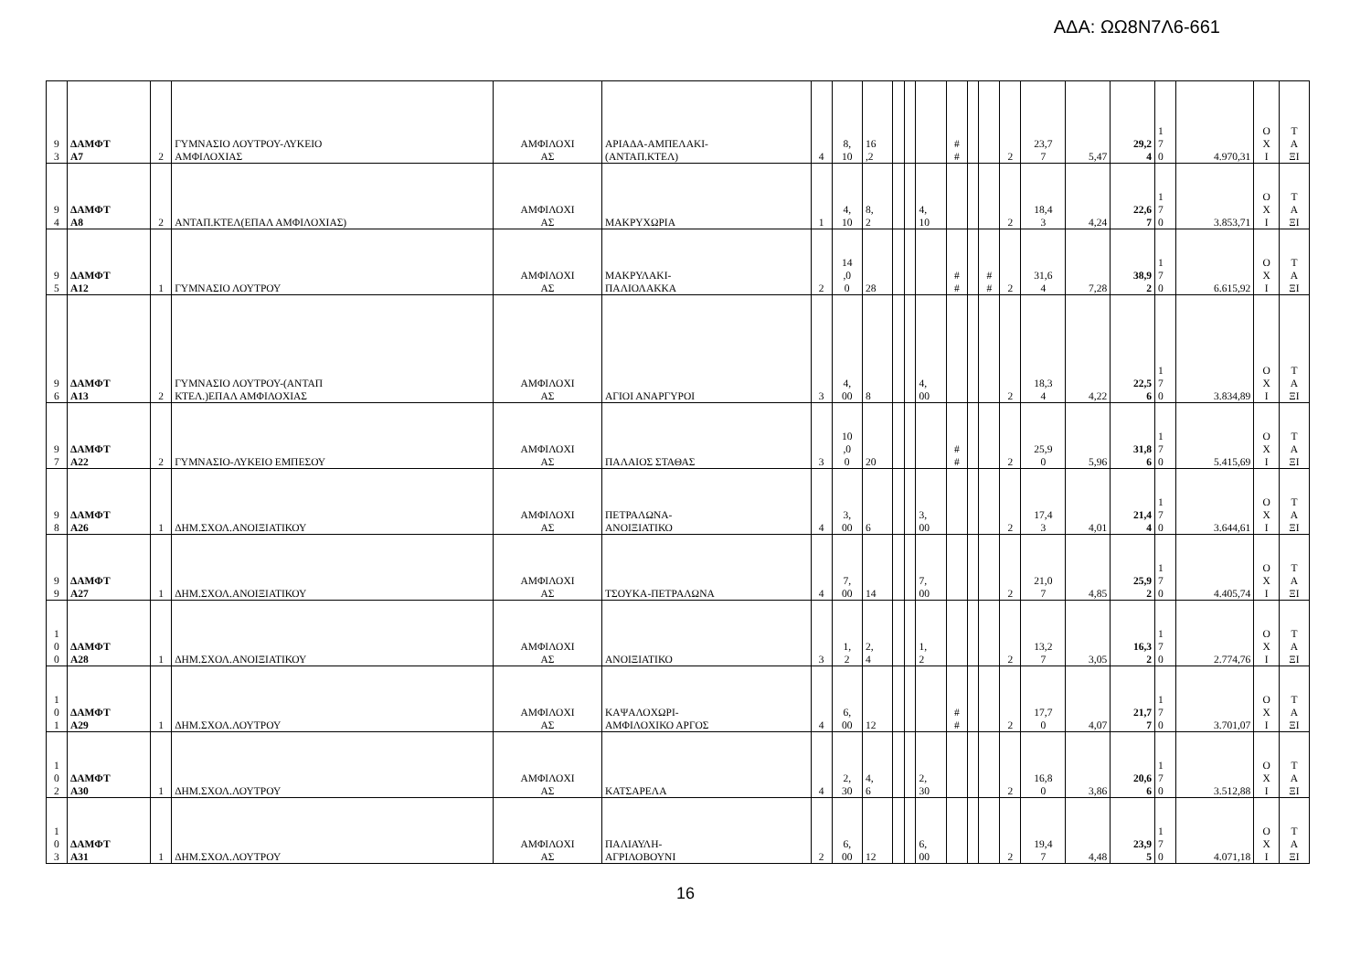ΑΔΑ: ΩΩ8Ν7Λ6-661
| 9 3 | ΔΑΜΦΤ Α7 | 2 | ΓΥΜΝΑΣΙΟ ΛΟΥΤΡΟΥ-ΛΥΚΕΙΟ ΑΜΦΙΛΟΧΙΑΣ | ΑΜΦΙΛΟΧΙ ΑΣ | ΑΡΙΑΔΑ-ΑΜΠΕΛΑΚΙ- (ΑΝΤΑΠ.ΚΤΕΛ) | 4 | 8, 10 | 16 ,2 | | | | # # | | | 2 | 23,7 7 | 5,47 | 29,2 4 | 1 7 0 | 4.970,31 | Ο Χ Ι | Τ Α ΞΙ |
| 9 4 | ΔΑΜΦΤ Α8 | 2 | ΑΝΤΑΠ.ΚΤΕΛ(ΕΠΑΛ ΑΜΦΙΛΟΧΙΑΣ) | ΑΜΦΙΛΟΧΙ ΑΣ | ΜΑΚΡΥΧΩΡΙΑ | 1 | 4, 10 | 8, 2 | | | 4, 10 | | | | 2 | 18,4 3 | 4,24 | 22,6 7 | 1 7 0 | 3.853,71 | Ο Χ Ι | Τ Α ΞΙ |
| 9 5 | ΔΑΜΦΤ Α12 | 1 | ΓΥΜΝΑΣΙΟ ΛΟΥΤΡΟΥ | ΑΜΦΙΛΟΧΙ ΑΣ | ΜΑΚΡΥΛΑΚΙ- ΠΑΛΙΟΛΑΚΚΑ | 2 | 14 ,0 0 | 28 | | | | # # | | # # | 2 | 31,6 4 | 7,28 | 38,9 2 | 1 7 0 | 6.615,92 | Ο Χ Ι | Τ Α ΞΙ |
| 9 6 | ΔΑΜΦΤ Α13 | 2 | ΓΥΜΝΑΣΙΟ ΛΟΥΤΡΟΥ-(ΑΝΤΑΠ ΚΤΕΛ.)ΕΠΑΛ ΑΜΦΙΛΟΧΙΑΣ | ΑΜΦΙΛΟΧΙ ΑΣ | ΑΓΙΟΙ ΑΝΑΡΓΥΡΟΙ | 3 | 4, 00 | 8 | | | 4, 00 | | | | 2 | 18,3 4 | 4,22 | 22,5 6 | 1 7 0 | 3.834,89 | Ο Χ Ι | Τ Α ΞΙ |
| 9 7 | ΔΑΜΦΤ Α22 | 2 | ΓΥΜΝΑΣΙΟ-ΛΥΚΕΙΟ ΕΜΠΕΣΟΥ | ΑΜΦΙΛΟΧΙ ΑΣ | ΠΑΛΑΙΟΣ ΣΤΑΘΑΣ | 3 | 10 ,0 0 | 20 | | | | # # | | | 2 | 25,9 0 | 5,96 | 31,8 6 | 1 7 0 | 5.415,69 | Ο Χ Ι | Τ Α ΞΙ |
| 9 8 | ΔΑΜΦΤ Α26 | 1 | ΔΗΜ.ΣΧΟΛ.ΑΝΟΙΞΙΑΤΙΚΟΥ | ΑΜΦΙΛΟΧΙ ΑΣ | ΠΕΤΡΑΛΩΝΑ- ΑΝΟΙΞΙΑΤΙΚΟ | 4 | 3, 00 | 6 | | | 3, 00 | | | | 2 | 17,4 3 | 4,01 | 21,4 4 | 1 7 0 | 3.644,61 | Ο Χ Ι | Τ Α ΞΙ |
| 9 9 | ΔΑΜΦΤ Α27 | 1 | ΔΗΜ.ΣΧΟΛ.ΑΝΟΙΞΙΑΤΙΚΟΥ | ΑΜΦΙΛΟΧΙ ΑΣ | ΤΣΟΥΚΑ-ΠΕΤΡΑΛΩΝΑ | 4 | 7, 00 | 14 | | | 7, 00 | | | | 2 | 21,0 7 | 4,85 | 25,9 2 | 1 7 0 | 4.405,74 | Ο Χ Ι | Τ Α ΞΙ |
| 1 0 0 | ΔΑΜΦΤ Α28 | 1 | ΔΗΜ.ΣΧΟΛ.ΑΝΟΙΞΙΑΤΙΚΟΥ | ΑΜΦΙΛΟΧΙ ΑΣ | ΑΝΟΙΞΙΑΤΙΚΟ | 3 | 1, 2 | 2, 4 | | | 1, 2 | | | | 2 | 13,2 7 | 3,05 | 16,3 2 | 1 7 0 | 2.774,76 | Ο Χ Ι | Τ Α ΞΙ |
| 1 0 1 | ΔΑΜΦΤ Α29 | 1 | ΔΗΜ.ΣΧΟΛ.ΛΟΥΤΡΟΥ | ΑΜΦΙΛΟΧΙ ΑΣ | ΚΑΨΑΛΟΧΩΡΙ- ΑΜΦΙΛΟΧΙΚΟ ΑΡΓΟΣ | 4 | 6, 00 | 12 | | | | # # | | | 2 | 17,7 0 | 4,07 | 21,7 7 | 1 7 0 | 3.701,07 | Ο Χ Ι | Τ Α ΞΙ |
| 1 0 2 | ΔΑΜΦΤ Α30 | 1 | ΔΗΜ.ΣΧΟΛ.ΛΟΥΤΡΟΥ | ΑΜΦΙΛΟΧΙ ΑΣ | ΚΑΤΣΑΡΕΛΑ | 4 | 2, 30 | 4, 6 | | | 2, 30 | | | | 2 | 16,8 0 | 3,86 | 20,6 6 | 1 7 0 | 3.512,88 | Ο Χ Ι | Τ Α ΞΙ |
| 1 0 3 | ΔΑΜΦΤ Α31 | 1 | ΔΗΜ.ΣΧΟΛ.ΛΟΥΤΡΟΥ | ΑΜΦΙΛΟΧΙ ΑΣ | ΠΑΛΙΑΥΛΗ- ΑΓΡΙΛΟΒΟΥΝΙ | 2 | 6, 00 | 12 | | | 6, 00 | | | | 2 | 19,4 7 | 4,48 | 23,9 5 | 1 7 0 | 4.071,18 | Ο Χ Ι | Τ Α ΞΙ |
16